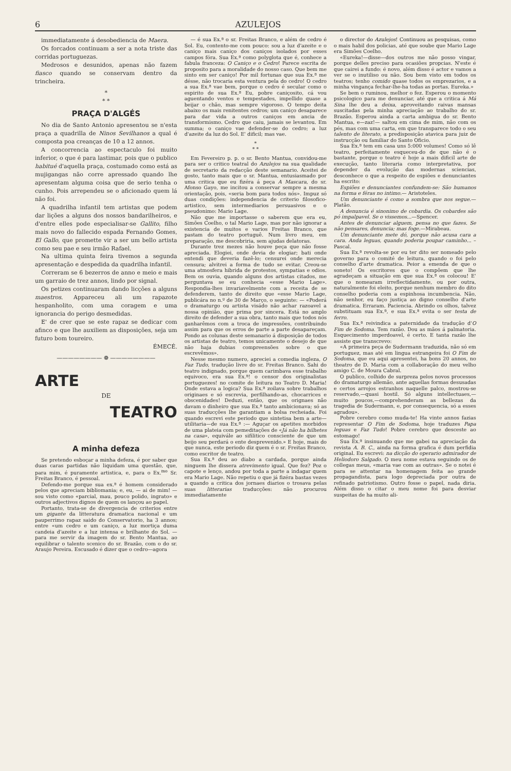6 AZULEJOS
immediatamente á desobediencia de Maera.
Os forcados continuam a ser a nota triste das corridas portuguezas.
Medrosos e desunidos, apenas não fazem fiasco quando se conservam dentro da trincheira.
*
* *
PRAÇA D'ALGÉS
No dia de Santo Antonio apresentou se n'esta praça a quadrilla de Ninos Sevilhanos a qual é composta poa creanças de 10 a 12 annos.
A concorrencia ao espectaculo foi muito inferior, o que é para lastimar, pois que o publico habitué d'aquella praça, costumado como está as mujigangas não corre apressado quando lhe apresentam alguma coisa que de serio tenha o cunho. Pois arrependeu se o aficionado quem lá não foi.
A quadrilha infantil tem artistas que podem dar lições a alguns dos nossos bandarilheiros, e d'entre elles pode especialisar-se Gallito, filho mais novo do fallecido espada Fernando Gomes, El Gallo, que promette vir a ser um bello artista como seu pae e seu irmão Rafael.
Na ultima quinta feira tivemos a segunda apresentação e despedida da quadrilha infantil.
Correram se 6 bezerros de anno e meio e mais um garraio de trez annos, lindo por signal.
Os petizes continuaram dando licções a alguns maestros. Appareceu ali um rapazote hespanholito, com uma coragem e uma ignorancia do perigo desmedidas.
E' de crer que se este rapaz se dedicar com afinco e que lhe auxiliem as disposições, seja um futuro bom toureiro.
ÉMECÉ.
———————— ❁ ————————
ARTE
DE
TEATRO
A minha defeza
Se pretendo esboçar a minha defeza, é por saber que duas caras partidas não liquidam uma questão, que, para mim, é puramente artistica, e, para o Ex.<sup>mo</sup> Sr. Freitas Branco, é pessoal.
Defendo-me porque sua ex.ª é homem considerado pelos que apreciam bibliomania; e, eu, — ai de mim! — sou visto como «parcial, mau, pouco polido, ingrato» e outros adjectivos dignos de quem os lançou ao papel.
Portanto, trata-se de divergencia de criterios entre um gigante da litteratura dramatica nacional e um pauperrimo rapaz saido do Conservatorio, ha 3 annos; entre «um cedro e um caniço, a luz mortiça duma candeia d'azeite e a luz intensa e brilhante do Sol. — para me servir da imagem do sr. Bento Mantua, ao equilibrar o talento scenico do sr. Brazão, com o do sr. Araujo Pereira. Escusado é dizer que o cedro—agora
— é sua Ex.ª o sr. Freitas Branco, e além de cedro é Sol. Eu, contento-me com pouco: sou a luz d'azeite e o caniço mais caniço dos caniços isolados por esses campos fóra. Sua Ex.ª como polyglota que é, conhece a fabula franceza: O Caniço e o Cedro! Parece escrita de proposito para a moralidade do nosso caso. Que bem me sinto em ser caniço! Por mil fortunas que sua Ex.ª me désse, não trocaria esta ventura pela do cedro! O cedro a sua Ex.ª vae bem, porque o cedro é secular como o espirito de sua Ex.ª Eu, pobre caniçosito, cá vou aguentando ventos e tempestades, impellido quase a beijar o chão, mas sempre vigoroso. O tempo deita abaixo os mais renitentes cedros; um caniço desaparece para dar vida a outros caniços em ancia de transformismo. Cedro que caiu, jamais se levantou. Em summa; o caniço vae defender-se do cedro; a luz d'azeite da luz do Sol. E' dificil; mas vae.
*
* *
Em Fevereiro p. p. o sr. Bento Mantua, convidou-me para ser o critico teatral do Azulejos na sua qualidade de secretario da redacção deste semanario. Aceitei de gosto, tanto mais que o sr. Mantua, entusiasmado por uma critica que eu fizéra á peça A Mascara, do sr. Afonso Gayo, me incitou a conservar sempre a mesma orientação, pois, «seria bom para todos nós». Impuz só duas condições: independencia de criterio filosofico-artistico, sem intermediarios persuasivos e o pseudonimo: Mario Lage.
Não que me importasse o saberem que era eu, Simões Coelho, o tal Mario Lage, mas por não ignorar a existencia de muitos e varios Freitas Branco, que pastam do teatro portuguê. Num livro meu, em preparação, me descobriria, sem ajudas delatoras.
Durante trez mezes não houve peça que não fosse apreciada. Elogiei, onde devia de elogiar; bati onde entendi que deveria fazê-lo; censurei onde merecia censura; alvitrei a forma de tudo se evitar. Creou-se uma atmosfera hibrida de protestos, sympatias e odios. Bem os ouvia, quando alguns dos artistas citados, me perguntava se eu conhecia «esse Mario Lage». Respondia-lhes invariavelmente com a receita de se defenderem, tanto de direito que «esse Mario Lage, publicára no n.º de 30 de Março, o seguinte: — «Poderá o dramaturgo ou artista visádo não achar razoavel a nossa opinião, que prima por sincera. Está no amplo direito de defender a sua obra, tanto mais que todos nós ganharêmos com a troca de impressões, contribuindo assim para que os erros de parte a parte desapareçam. Pondo as colunas deste semanario á disposição de todos os artistas de teatro, temos unicamente o desejo de que não haja dubias compreensões sobre o que escrevêmos».
Nesse mesmo numero, apreciei a comedia ingleza, O Faz Tudo, tradução livre do sr. Freitas Branco. Sahi do teatro indignado, porque quem carimbava esse trabalho equivoco, era sua Ex.ª! o censor dos originalistas portuguezes! no comite de leitura no Teatro D. Maria! Onde estava a logica? Sua Ex.ª zoilava sobre trabalhos originaes e só escrevia, perfilhando-as, chocarrices e obscenidades! Deduzi, então, que os orignaes não davam o dinheiro que sua Ex.ª tanto ambicionava; só as suas traducções lhe garantiam a bolsa recheiada. Foi quando escrevi este periodo que sintetisa bem a arte—utilitaria—de sua Ex.ª :— Aguçar os apetites morbidos de uma plateia com pemeditações de «Já não ha bilhetes na casa», equivále ao sifilitico consciente de que um beijo seu perdará o ente desprevenido.» E hoje, mais do que nunca, este periodo diz quem é o sr. Freitas Branco, como escritor de teatro.
Sua Ex.ª deu ao diabo a cardada, porque ainda ninguem lhe dissera atrevimento igual. Que fez? Poz o capote e lenço, andou por toda a parte a indagar quem era Mario Lage. Não repetiu o que já fizéra bastas vezes a quando a critica dos jornaes diarios o trosava pelas suas litterarias traducções: não procurou immediatamente
o director do Azulejos! Continuou as pesquisas, como o mais habil dos policias, até que soube que Mario Lage era Simões Coelho.
«Eureka!—disse—dos outros me não posso vingar, porque delles preciso para ocasiões propcias. N'este é que cairei a fundo: é novo, além disso é actor e vamos a ver se o inutiliso ou não. Sou bem visto em todos os teatros; tenho comido quase todos os emprezarios, e a minha vingança fechar-lhe-ha todas as portas. Eureka.»
Se bem o ruminou, melhor o fez. Esperou o momento psicologico para me denunciar, até que a critica á Má Sina lhe deu a deixa, aproveitando raivas mansas suscitadas pela minha apreciação ao trabalho do sr. Brazão. Esperou ainda a carta ambigua do sr. Bento Mantua, e—zaz!— saltou em cima de mim, não com os pés, mas com uma carta, em que transparece todo o seu talento de literato, a predisposição atavica para juiz de instrucção ou familiar do Santo Oficio.
Sua Ex.ª tem em casa uns 5:000 volumes! Como só lê teatro, perfeitamente esqueceu-do de que não é o bastante, porque o teatro é hoje a mais dificil arte de execução, tanto literaria como interpretativa, por depender da evolução das modernas sciencias, desconhece o que a respeito de espiões e denunciantes ha escrito:
Espiões e denunciantes confundem-se: São humanos na forma e féras no intimo.— Aristoteles.
Um denunciante é como a sombra que nos segue.—Platão.
A denuncia é sinonimo de cobardia. Os cobardes são pó impalpavel. Se o vissemos...—Spencer.
Antes de denunciar alguem, pensa no que fazes. Se não pensares, denuncia; mas foge.—Mirabeau.
Um denunciante mete dó, porque não acusa cara a cara. Anda leguas, quando poderia poupar caminho... – Pascal.
Sua Ex.ª revolta-se por eu ter dito ser nomeado pelo governo para o comité de leitura, quando o foi pelo conselho d'arte dramatica. Peior a emenda de que o soneto! Os escritores que o compõem que lhe agradeçam a situação em que sua Ex.ª os colocou! E' que o nomearam irreflectidamente, ou por outra, naturalmente foi eleito, porque nenhum membro do dito conselho poderia com a espinhosa incumbencia. Não, não senhor, eu faço justiça ao digno conselho d'arte dramatica. Erraram. Paciencia. Abrindo os olhos, talvez substituam sua Ex.ª, e sua Ex.ª evita o ser testa de ferro.
Sua Ex.ª reivindica a paternidade da tradução d'O Fim de Sodoma. Tem razão. Dou as mãos á palmatoria. Esquecimento imperdoavel, é certo. E tanta razão lhe assiste que transcrevo:
«A primeira peça de Sudermann traduzida, não só em portuguez, mas até em lingua estrangeira foi O Fim de Sodoma, que eu aqui apresentei, ha bons 20 annos, no theatro de D. Maria com a collaboração do meu velho amigo C. de Moura Cabral.
O publico, colhido de surpreza pelos novos processos do dramaturgo allemão, ante aquellas formas desusadas e certos arrojos estranhos naquelle palco, mostrou-se reservado,—quasi hostil. Só alguns intellectuaes,—muito poucos,—comprehenderam as bellezas da tragedia de Sudermann, e, por consequencia, só a esses agradou».
Pobre cerebro como muda-te! Ha vinte annos fazias representar O Fim de Sodoma, hoje traduzes Papa leguas e Faz Tudo! Pobre cerebro que desceste ao estomago!
Sua Ex.ª insinuando que me gabei na apreciação da revista A. B. C., ainda na forma grafica é dum perfidia original. Eu escrevi: na dicção do operario admirador de Heliodoro Salgado. O meu nome estava seguindo os de collegas meus, «maria vae com as outras». Se o notei é para se attentar na homenagem feita ao grande propagandista, para logo depreciada por outra de refinado patriotismo. Outro fosse o papel, nada diria. Além disso o citar o meu nome foi para desviar suspeitas de ha muito ali-